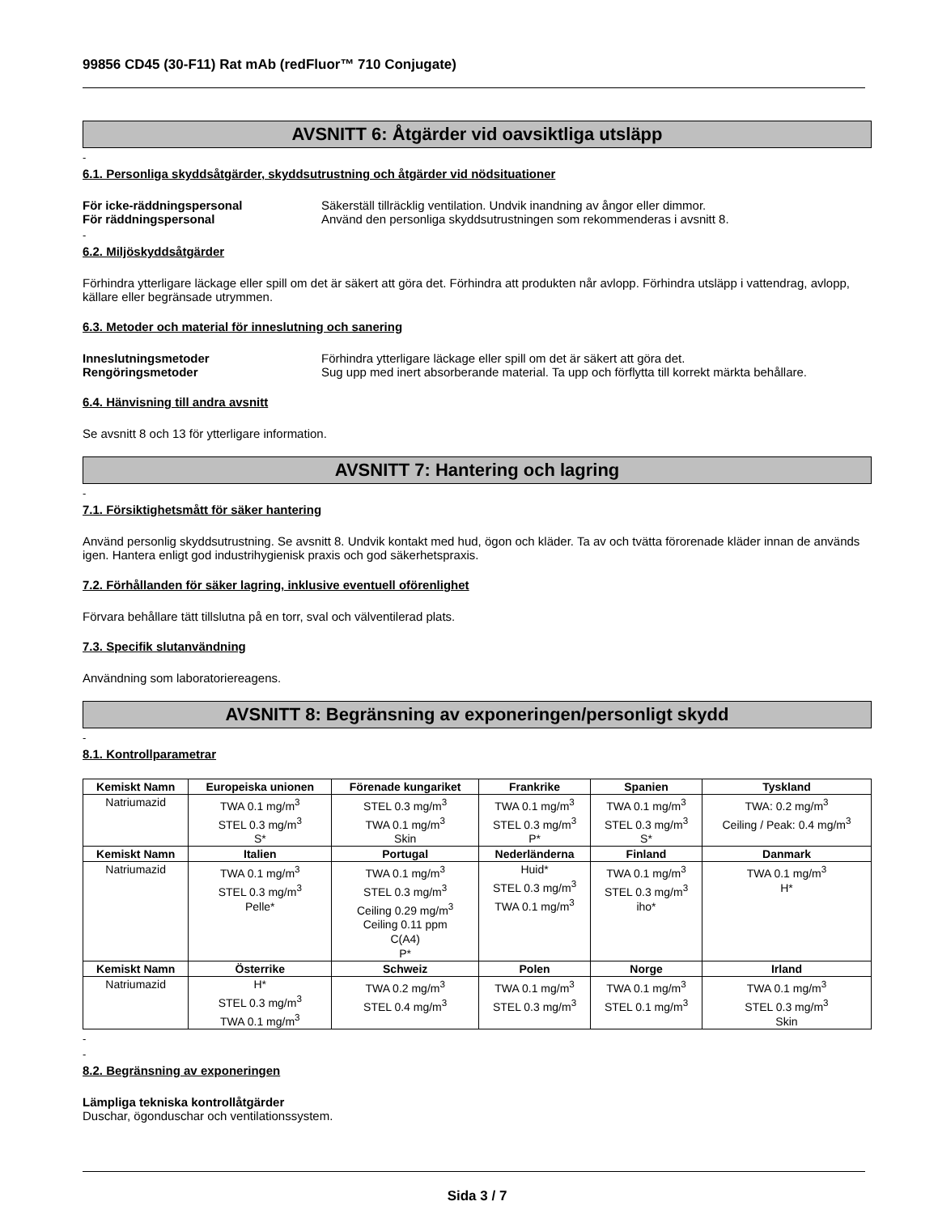99856 CD45 (30-F11) Rat mAb (redFluor™ 710 Conjugate)
AVSNITT 6: Åtgärder vid oavsiktliga utsläpp
-
6.1. Personliga skyddsåtgärder, skyddsutrustning och åtgärder vid nödsituationer
För icke-räddningspersonal Säkerställ tillräcklig ventilation. Undvik inandning av ångor eller dimmor.
För räddningspersonal Använd den personliga skyddsutrustningen som rekommenderas i avsnitt 8.
-
6.2. Miljöskyddsåtgärder
Förhindra ytterligare läckage eller spill om det är säkert att göra det. Förhindra att produkten når avlopp. Förhindra utsläpp i vattendrag, avlopp, källare eller begränsade utrymmen.
6.3. Metoder och material för inneslutning och sanering
Inneslutningsmetoder Förhindra ytterligare läckage eller spill om det är säkert att göra det.
Rengöringsmetoder Sug upp med inert absorberande material. Ta upp och förflytta till korrekt märkta behållare.
6.4. Hänvisning till andra avsnitt
Se avsnitt 8 och 13 för ytterligare information.
AVSNITT 7: Hantering och lagring
-
7.1. Försiktighetsmått för säker hantering
Använd personlig skyddsutrustning. Se avsnitt 8. Undvik kontakt med hud, ögon och kläder. Ta av och tvätta förorenade kläder innan de används igen. Hantera enligt god industrihygienisk praxis och god säkerhetspraxis.
7.2. Förhållanden för säker lagring, inklusive eventuell oförenlighet
Förvara behållare tätt tillslutna på en torr, sval och välventilerad plats.
7.3. Specifik slutanvändning
Användning som laboratoriereagens.
AVSNITT 8: Begränsning av exponeringen/personligt skydd
-
8.1. Kontrollparametrar
| Kemiskt Namn | Europeiska unionen | Förenade kungariket | Frankrike | Spanien | Tyskland |
| --- | --- | --- | --- | --- | --- |
| Natriumazid | TWA 0.1 mg/m<sup>3</sup> STEL 0.3 mg/m<sup>3</sup> S* | STEL 0.3 mg/m<sup>3</sup> TWA 0.1 mg/m<sup>3</sup> Skin | TWA 0.1 mg/m<sup>3</sup> STEL 0.3 mg/m<sup>3</sup> P* | TWA 0.1 mg/m<sup>3</sup> STEL 0.3 mg/m<sup>3</sup> S* | TWA: 0.2 mg/m<sup>3</sup> Ceiling / Peak: 0.4 mg/m<sup>3</sup> |
| Kemiskt Namn | Italien | Portugal | Nederländerna | Finland | Danmark |
| Natriumazid | TWA 0.1 mg/m<sup>3</sup> STEL 0.3 mg/m<sup>3</sup> Pelle* | TWA 0.1 mg/m<sup>3</sup> STEL 0.3 mg/m<sup>3</sup> Ceiling 0.29 mg/m<sup>3</sup> Ceiling 0.11 ppm C(A4) P* | Huid* STEL 0.3 mg/m<sup>3</sup> TWA 0.1 mg/m<sup>3</sup> | TWA 0.1 mg/m<sup>3</sup> STEL 0.3 mg/m<sup>3</sup> iho* | TWA 0.1 mg/m<sup>3</sup> H* |
| Kemiskt Namn | Österrike | Schweiz | Polen | Norge | Irland |
| Natriumazid | H* STEL 0.3 mg/m<sup>3</sup> TWA 0.1 mg/m<sup>3</sup> | TWA 0.2 mg/m<sup>3</sup> STEL 0.4 mg/m<sup>3</sup> | TWA 0.1 mg/m<sup>3</sup> STEL 0.3 mg/m<sup>3</sup> | TWA 0.1 mg/m<sup>3</sup> STEL 0.1 mg/m<sup>3</sup> | TWA 0.1 mg/m<sup>3</sup> STEL 0.3 mg/m<sup>3</sup> Skin |
-
-
8.2. Begränsning av exponeringen
Lämpliga tekniska kontrollåtgärder
Duschar, ögonduschar och ventilationssystem.
Sida 3 / 7